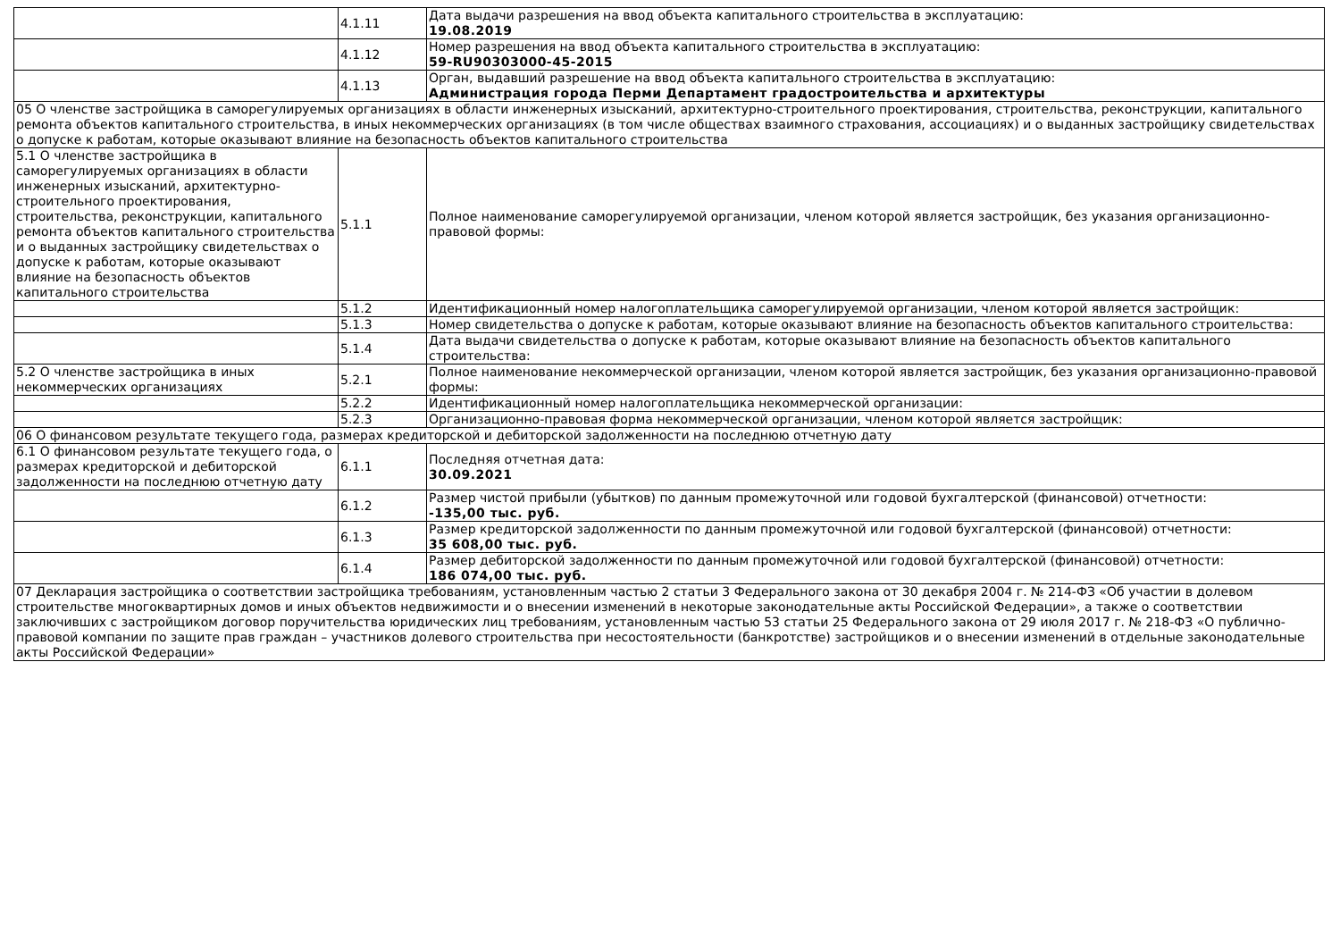| | 4.1.11 | Дата выдачи разрешения на ввод объекта капитального строительства в эксплуатацию: 19.08.2019 |
| | 4.1.12 | Номер разрешения на ввод объекта капитального строительства в эксплуатацию: 59-RU90303000-45-2015 |
| | 4.1.13 | Орган, выдавший разрешение на ввод объекта капитального строительства в эксплуатацию: Администрация города Перми Департамент градостроительства и архитектуры |
| 05 О членстве застройщика в саморегулируемых организациях в области инженерных изысканий, архитектурно-строительного проектирования, строительства, реконструкции, капитального ремонта объектов капитального строительства, в иных некоммерческих организациях (в том числе обществах взаимного страхования, ассоциациях) и о выданных застройщику свидетельствах о допуске к работам, которые оказывают влияние на безопасность объектов капитального строительства | | |
| 5.1 О членстве застройщика в саморегулируемых организациях в области инженерных изысканий, архитектурно-строительного проектирования, строительства, реконструкции, капитального ремонта объектов капитального строительства и о выданных застройщику свидетельствах о допуске к работам, которые оказывают влияние на безопасность объектов капитального строительства | 5.1.1 | Полное наименование саморегулируемой организации, членом которой является застройщик, без указания организационно-правовой формы: |
| | 5.1.2 | Идентификационный номер налогоплательщика саморегулируемой организации, членом которой является застройщик: |
| | 5.1.3 | Номер свидетельства о допуске к работам, которые оказывают влияние на безопасность объектов капитального строительства: |
| | 5.1.4 | Дата выдачи свидетельства о допуске к работам, которые оказывают влияние на безопасность объектов капитального строительства: |
| 5.2 О членстве застройщика в иных некоммерческих организациях | 5.2.1 | Полное наименование некоммерческой организации, членом которой является застройщик, без указания организационно-правовой формы: |
| | 5.2.2 | Идентификационный номер налогоплательщика некоммерческой организации: |
| | 5.2.3 | Организационно-правовая форма некоммерческой организации, членом которой является застройщик: |
| 06 О финансовом результате текущего года, размерах кредиторской и дебиторской задолженности на последнюю отчетную дату | | |
| 6.1 О финансовом результате текущего года, о размерах кредиторской и дебиторской задолженности на последнюю отчетную дату | 6.1.1 | Последняя отчетная дата: 30.09.2021 |
| | 6.1.2 | Размер чистой прибыли (убытков) по данным промежуточной или годовой бухгалтерской (финансовой) отчетности: -135,00 тыс. руб. |
| | 6.1.3 | Размер кредиторской задолженности по данным промежуточной или годовой бухгалтерской (финансовой) отчетности: 35 608,00 тыс. руб. |
| | 6.1.4 | Размер дебиторской задолженности по данным промежуточной или годовой бухгалтерской (финансовой) отчетности: 186 074,00 тыс. руб. |
| 07 Декларация застройщика о соответствии застройщика требованиям, установленным частью 2 статьи 3 Федерального закона от 30 декабря 2004 г. № 214-ФЗ «Об участии в долевом строительстве многоквартирных домов и иных объектов недвижимости и о внесении изменений в некоторые законодательные акты Российской Федерации», а также о соответствии заключивших с застройщиком договор поручительства юридических лиц требованиям, установленным частью 53 статьи 25 Федерального закона от 29 июля 2017 г. № 218-ФЗ «О публично-правовой компании по защите прав граждан – участников долевого строительства при несостоятельности (банкротстве) застройщиков и о внесении изменений в отдельные законодательные акты Российской Федерации» | | |